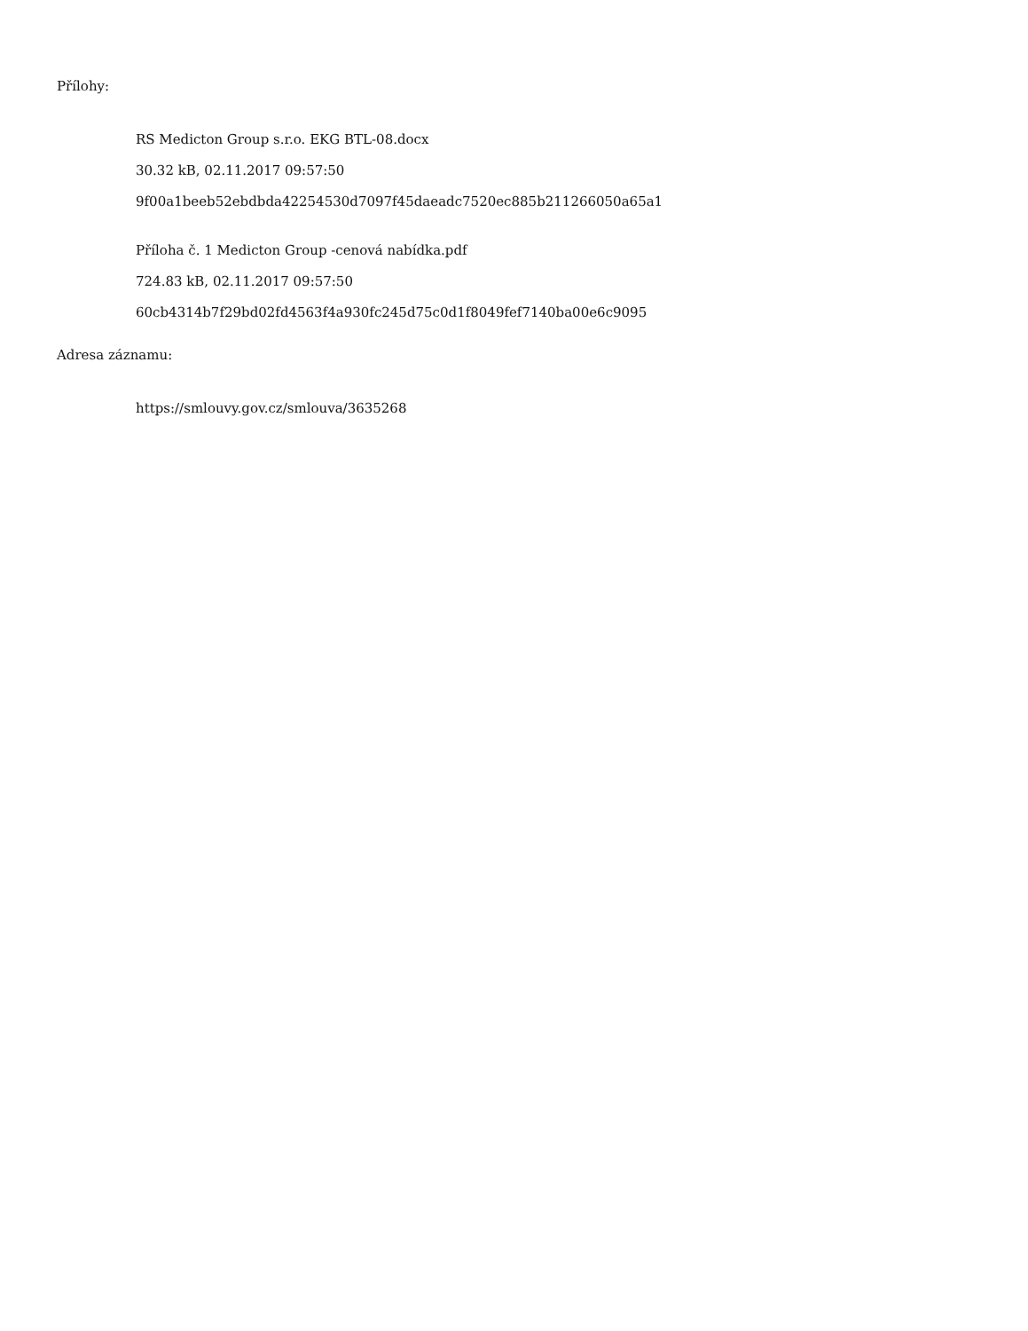Přílohy:
RS Medicton Group s.r.o. EKG BTL-08.docx
30.32 kB, 02.11.2017 09:57:50
9f00a1beeb52ebdbda42254530d7097f45daeadc7520ec885b211266050a65a1
Příloha č. 1 Medicton Group -cenová nabídka.pdf
724.83 kB, 02.11.2017 09:57:50
60cb4314b7f29bd02fd4563f4a930fc245d75c0d1f8049fef7140ba00e6c9095
Adresa záznamu:
https://smlouvy.gov.cz/smlouva/3635268